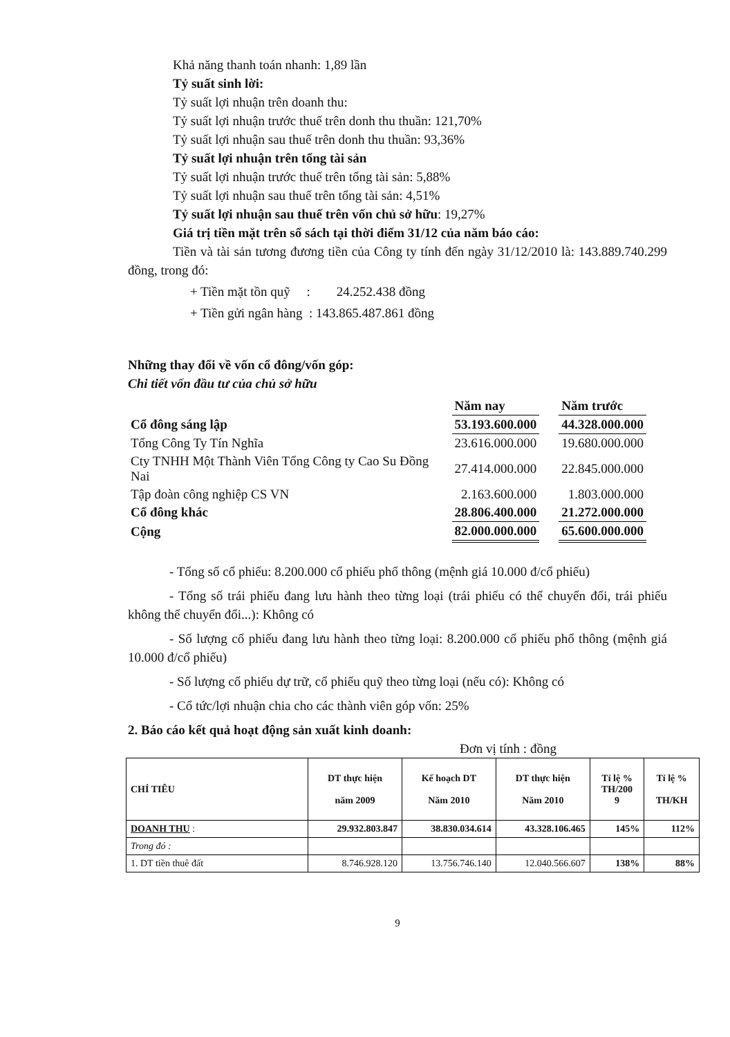Khả năng thanh toán nhanh: 1,89 lần
Tỷ suất sinh lời:
Tỷ suất lợi nhuận trên doanh thu:
Tỷ suất lợi nhuận trước thuế trên donh thu thuần: 121,70%
Tỷ suất lợi nhuận sau thuế trên donh thu thuần: 93,36%
Tỷ suất lợi nhuận trên tổng tài sản
Tỷ suất lợi nhuận trước thuế trên tổng tài sản: 5,88%
Tỷ suất lợi nhuận sau thuế trên tổng tài sản: 4,51%
Tỷ suất lợi nhuận sau thuế trên vốn chủ sở hữu: 19,27%
Giá trị tiền mặt trên sổ sách tại thời điểm 31/12 của năm báo cáo:
Tiền và tài sản tương đương tiền của Công ty tính đến ngày 31/12/2010 là: 143.889.740.299 đồng, trong đó:
+ Tiền mặt tồn quỹ : 24.252.438 đồng
+ Tiền gửi ngân hàng : 143.865.487.861 đồng
Những thay đổi về vốn cổ đông/vốn góp:
Chi tiết vốn đầu tư của chủ sở hữu
| | Năm nay | | Năm trước |
| Cổ đông sáng lập | 53.193.600.000 | | 44.328.000.000 |
| Tổng Công Ty Tín Nghĩa | 23.616.000.000 | | 19.680.000.000 |
| Cty TNHH Một Thành Viên Tổng Công ty Cao Su Đồng Nai | 27.414.000.000 | | 22.845.000.000 |
| Tập đoàn công nghiệp CS VN | 2.163.600.000 | | 1.803.000.000 |
| Cổ đông khác | 28.806.400.000 | | 21.272.000.000 |
| Cộng | 82.000.000.000 | | 65.600.000.000 |
- Tổng số cổ phiếu: 8.200.000 cổ phiếu phổ thông (mệnh giá 10.000 đ/cổ phiếu)
- Tổng số trái phiếu đang lưu hành theo từng loại (trái phiếu có thể chuyển đổi, trái phiếu không thể chuyển đổi...): Không có
- Số lượng cổ phiếu đang lưu hành theo từng loại: 8.200.000 cổ phiếu phổ thông (mệnh giá 10.000 đ/cổ phiếu)
- Số lượng cổ phiếu dự trữ, cổ phiếu quỹ theo từng loại (nếu có): Không có
- Cổ tức/lợi nhuận chia cho các thành viên góp vốn: 25%
2. Báo cáo kết quả hoạt động sản xuất kinh doanh:
Đơn vị tính : đồng
| CHỈ TIÊU | DT thực hiện năm 2009 | Kế hoạch DT Năm 2010 | DT thực hiện Năm 2010 | Tỉ lệ % TH/200 9 | Tỉ lệ % TH/KH |
| --- | --- | --- | --- | --- | --- |
| DOANH THU : | 29.932.803.847 | 38.830.034.614 | 43.328.106.465 | 145% | 112% |
| Trong đó : | | | | | |
| 1. DT tiền thuê đất | 8.746.928.120 | 13.756.746.140 | 12.040.566.607 | 138% | 88% |
9